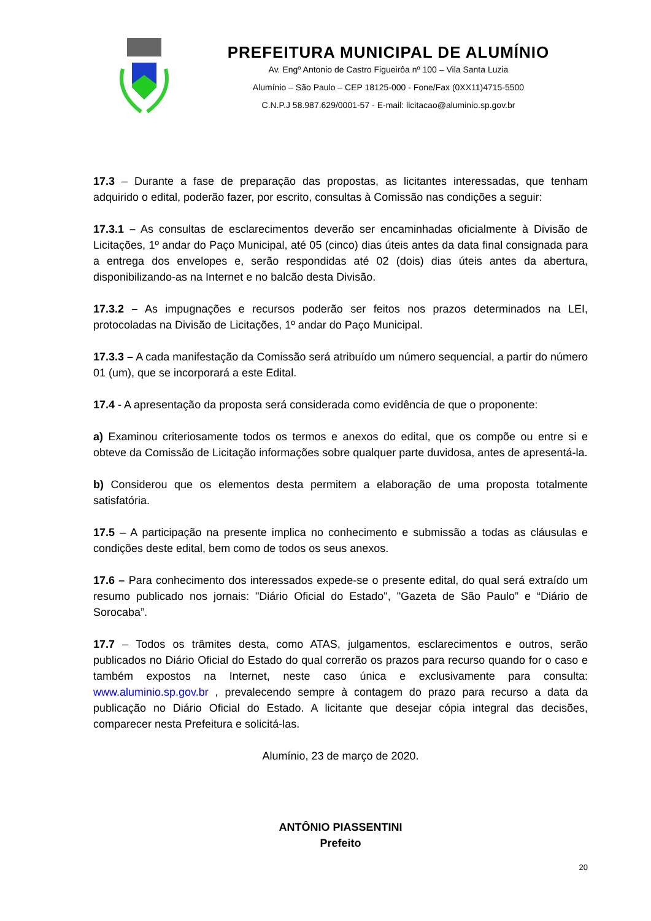PREFEITURA MUNICIPAL DE ALUMÍNIO
Av. Engº Antonio de Castro Figueirôa nº 100 – Vila Santa Luzia
Alumínio – São Paulo – CEP 18125-000 - Fone/Fax (0XX11)4715-5500
C.N.P.J 58.987.629/0001-57 - E-mail: licitacao@aluminio.sp.gov.br
17.3 – Durante a fase de preparação das propostas, as licitantes interessadas, que tenham adquirido o edital, poderão fazer, por escrito, consultas à Comissão nas condições a seguir:
17.3.1 – As consultas de esclarecimentos deverão ser encaminhadas oficialmente à Divisão de Licitações, 1º andar do Paço Municipal, até 05 (cinco) dias úteis antes da data final consignada para a entrega dos envelopes e, serão respondidas até 02 (dois) dias úteis antes da abertura, disponibilizando-as na Internet e no balcão desta Divisão.
17.3.2 – As impugnações e recursos poderão ser feitos nos prazos determinados na LEI, protocoladas na Divisão de Licitações, 1º andar do Paço Municipal.
17.3.3 – A cada manifestação da Comissão será atribuído um número sequencial, a partir do número 01 (um), que se incorporará a este Edital.
17.4 - A apresentação da proposta será considerada como evidência de que o proponente:
a) Examinou criteriosamente todos os termos e anexos do edital, que os compõe ou entre si e obteve da Comissão de Licitação informações sobre qualquer parte duvidosa, antes de apresentá-la.
b) Considerou que os elementos desta permitem a elaboração de uma proposta totalmente satisfatória.
17.5 – A participação na presente implica no conhecimento e submissão a todas as cláusulas e condições deste edital, bem como de todos os seus anexos.
17.6 – Para conhecimento dos interessados expede-se o presente edital, do qual será extraído um resumo publicado nos jornais: "Diário Oficial do Estado", "Gazeta de São Paulo” e “Diário de Sorocaba”.
17.7 – Todos os trâmites desta, como ATAS, julgamentos, esclarecimentos e outros, serão publicados no Diário Oficial do Estado do qual correrão os prazos para recurso quando for o caso e também expostos na Internet, neste caso única e exclusivamente para consulta: www.aluminio.sp.gov.br , prevalecendo sempre à contagem do prazo para recurso a data da publicação no Diário Oficial do Estado. A licitante que desejar cópia integral das decisões, comparecer nesta Prefeitura e solicitá-las.
Alumínio, 23 de março de 2020.
ANTÔNIO PIASSENTINI
Prefeito
20